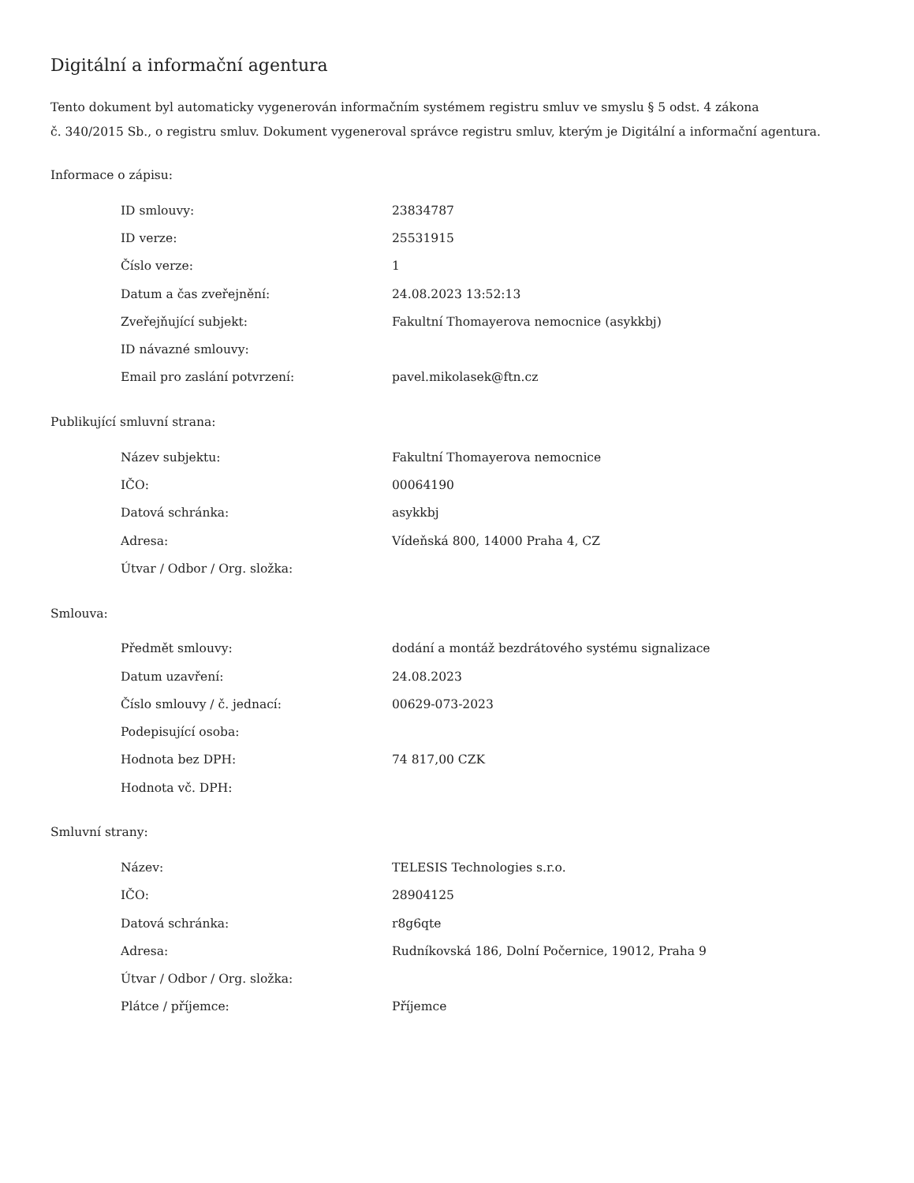Digitální a informační agentura
Tento dokument byl automaticky vygenerován informačním systémem registru smluv ve smyslu § 5 odst. 4 zákona
č. 340/2015 Sb., o registru smluv. Dokument vygeneroval správce registru smluv, kterým je Digitální a informační agentura.
Informace o zápisu:
| ID smlouvy: | 23834787 |
| ID verze: | 25531915 |
| Číslo verze: | 1 |
| Datum a čas zveřejnění: | 24.08.2023 13:52:13 |
| Zveřejňující subjekt: | Fakultní Thomayerova nemocnice (asykkbj) |
| ID návazné smlouvy: | |
| Email pro zaslání potvrzení: | pavel.mikolasek@ftn.cz |
Publikující smluvní strana:
| Název subjektu: | Fakultní Thomayerova nemocnice |
| IČO: | 00064190 |
| Datová schránka: | asykkbj |
| Adresa: | Vídeňská 800, 14000 Praha 4, CZ |
| Útvar / Odbor / Org. složka: | |
Smlouva:
| Předmět smlouvy: | dodání a montáž bezdrátového systému signalizace |
| Datum uzavření: | 24.08.2023 |
| Číslo smlouvy / č. jednací: | 00629-073-2023 |
| Podepisující osoba: | |
| Hodnota bez DPH: | 74 817,00 CZK |
| Hodnota vč. DPH: | |
Smluvní strany:
| Název: | TELESIS Technologies s.r.o. |
| IČO: | 28904125 |
| Datová schránka: | r8g6qte |
| Adresa: | Rudníkovská 186, Dolní Počernice, 19012, Praha 9 |
| Útvar / Odbor / Org. složka: | |
| Plátce / příjemce: | Příjemce |